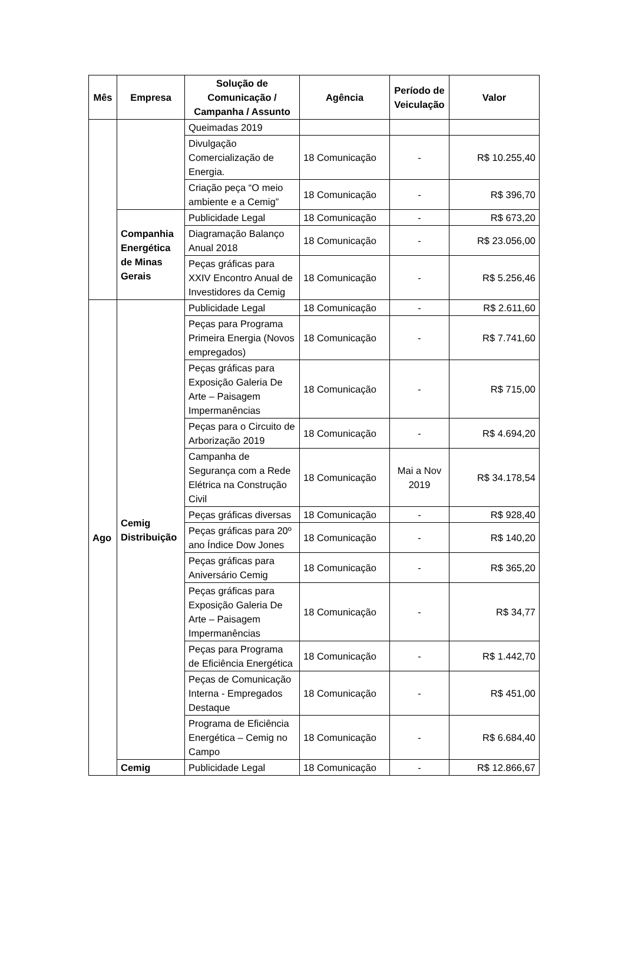| Mês | Empresa | Solução de Comunicação / Campanha / Assunto | Agência | Período de Veiculação | Valor |
| --- | --- | --- | --- | --- | --- |
| | | Queimadas 2019 | | | |
| | | Divulgação Comercialização de Energia. | 18 Comunicação | - | R$ 10.255,40 |
| | | Criação peça “O meio ambiente e a Cemig” | 18 Comunicação | - | R$ 396,70 |
| | Companhia Energética de Minas Gerais | Publicidade Legal | 18 Comunicação | - | R$ 673,20 |
| | | Diagramação Balanço Anual 2018 | 18 Comunicação | - | R$ 23.056,00 |
| | | Peças gráficas para XXIV Encontro Anual de Investidores da Cemig | 18 Comunicação | - | R$ 5.256,46 |
| Ago | Cemig Distribuição | Publicidade Legal | 18 Comunicação | - | R$ 2.611,60 |
| | | Peças para Programa Primeira Energia (Novos empregados) | 18 Comunicação | - | R$ 7.741,60 |
| | | Peças gráficas para Exposição Galeria De Arte – Paisagem Impermanências | 18 Comunicação | - | R$ 715,00 |
| | | Peças para o Circuito de Arborização 2019 | 18 Comunicação | - | R$ 4.694,20 |
| | | Campanha de Segurança com a Rede Elétrica na Construção Civil | 18 Comunicação | Mai a Nov 2019 | R$ 34.178,54 |
| | | Peças gráficas diversas | 18 Comunicação | - | R$ 928,40 |
| | | Peças gráficas para 20º ano Índice Dow Jones | 18 Comunicação | - | R$ 140,20 |
| | | Peças gráficas para Aniversário Cemig | 18 Comunicação | - | R$ 365,20 |
| | | Peças gráficas para Exposição Galeria De Arte – Paisagem Impermanências | 18 Comunicação | - | R$ 34,77 |
| | | Peças para Programa de Eficiência Energética | 18 Comunicação | - | R$ 1.442,70 |
| | | Peças de Comunicação Interna - Empregados Destaque | 18 Comunicação | - | R$ 451,00 |
| | | Programa de Eficiência Energética – Cemig no Campo | 18 Comunicação | - | R$ 6.684,40 |
| | Cemig | Publicidade Legal | 18 Comunicação | - | R$ 12.866,67 |